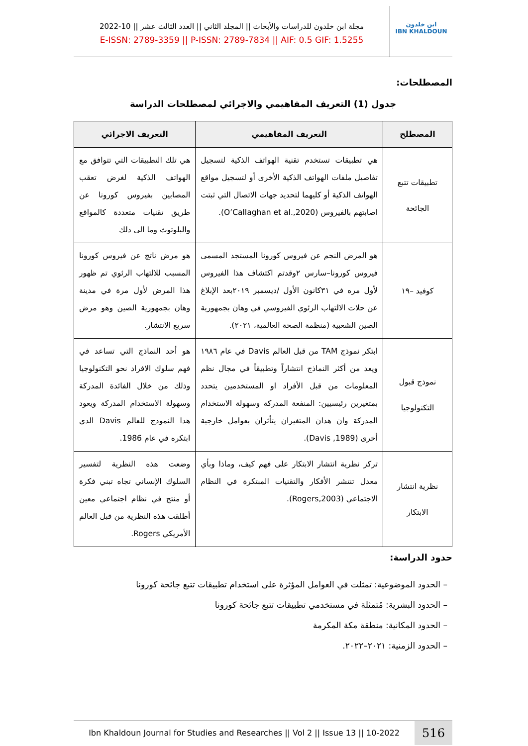مجلة ابن خلدون للدراسات والأبحاث || المجلد الثاني || العدد الثالث عشر || 10-2022
E-ISSN: 2789-3359 || P-ISSN: 2789-7834 || AIF: 0.5 GIF: 1.5255
ابن خلدون
IBN KHALDOUN
المصطلحات:
جدول (1) التعريف المفاهيمي والاجرائي لمصطلحات الدراسة
| المصطلح | التعريف المفاهيمي | التعريف الاجرائي |
| --- | --- | --- |
| تطبيقات تتبع الجائحة | هي تطبيقات تستخدم تقنية الهواتف الذكية لتسجيل تفاصيل ملفات الهواتف الذكية الأخرى أو لتسجيل مواقع الهواتف الذكية أو كليهما لتحديد جهات الاتصال التي ثبتت اصابتهم بالفيروس (O’Callaghan et al.,2020). | هي تلك التطبيقات التي تتوافق مع الهواتف الذكية لغرض تعقب المصابين بفيروس كورونا عن طريق تقنيات متعددة كالمواقع والبلوتوث وما الى ذلك |
| كوفيد –١٩ | هو المرض النجم عن فيروس كورونا المستجد المسمى فيروس كورونا–سارس ٢وقدتم اكتشاف هذا الفيروس لأول مره في ٣١كانون الأول /ديسمبر ٢٠١٩بعد الإبلاغ عن حلات الالتهاب الرئوي الفيروسي في وهان بجمهورية الصين الشعبية (منظمة الصحة العالمية، ٢٠٢١). | هو مرض ناتج عن فيروس كورونا المسبب للالتهاب الرئوي تم ظهور هذا المرض لأول مرة في مدينة وهان بجمهورية الصين وهو مرض سريع الانتشار. |
| نموذج قبول التكنولوجيا | ابتكر نموذج TAM من قبل العالم Davis في عام ١٩٨٦ ويعد من أكثر النماذج انتشاراً وتطبيقاً في مجال نظم المعلومات من قبل الأفراد او المستخدمين يتحدد بمتغيرين رئيسيين: المنفعة المدركة وسهولة الاستخدام المدركة وان هذان المتغيران يتأثران بعوامل خارجية أخرى (Davis ,1989). | هو أحد النماذج التي تساعد في فهم سلوك الافراد نحو التكنولوجيا وذلك من خلال الفائدة المدركة وسهولة الاستخدام المدركة ويعود هذا النموذج للعالم Davis الذي ابتكره في عام 1986. |
| نظرية انتشار الابتكار | تركز نظرية انتشار الابتكار على فهم كيف، وماذا وبأي معدل تنتشر الأفكار والتقنيات المبتكرة في النظام الاجتماعي (Rogers,2003). | وضعت هذه النظرية لتفسير السلوك الإنساني تجاه تبني فكرة أو منتج في نظام اجتماعي معين أطلقت هذه النظرية من قبل العالم الأمريكي Rogers. |
حدود الدراسة:
– الحدود الموضوعية: تمثلت في العوامل المؤثرة على استخدام تطبيقات تتبع جائحة كورونا
– الحدود البشرية: مُتمثلة في مستخدمي تطبيقات تتبع جائحة كورونا
– الحدود المكانية: منطقة مكة المكرمة
– الحدود الزمنية: ٢٠٢١–٢٠٢٢.
Ibn Khaldoun Journal for Studies and Researches || Vol 2 || Issue 13 || 10-2022
516